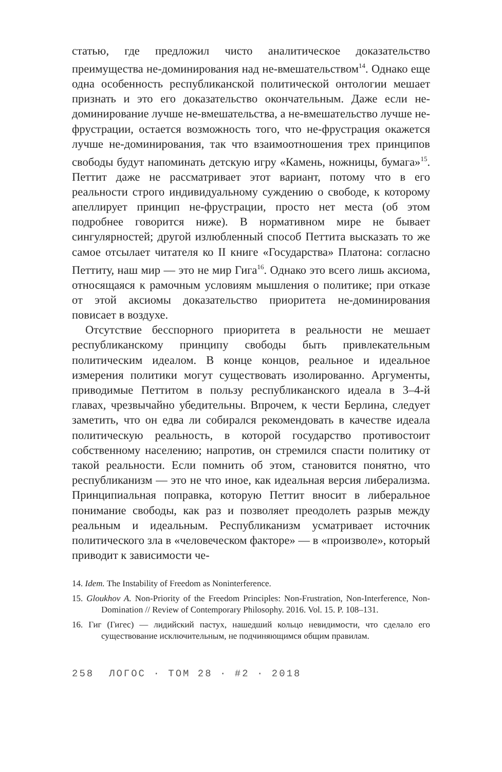статью, где предложил чисто аналитическое доказательство преимущества не-доминирования над не-вмешательством<sup>14</sup>. Однако еще одна особенность республиканской политической онтологии мешает признать и это его доказательство окончательным. Даже если не-доминирование лучше не-вмешательства, а не-вмешательство лучше не-фрустрации, остается возможность того, что не-фрустрация окажется лучше не-доминирования, так что взаимоотношения трех принципов свободы будут напоминать детскую игру «Камень, ножницы, бумага»<sup>15</sup>. Петтит даже не рассматривает этот вариант, потому что в его реальности строго индивидуальному суждению о свободе, к которому апеллирует принцип не-фрустрации, просто нет места (об этом подробнее говорится ниже). В нормативном мире не бывает сингулярностей; другой излюбленный способ Петтита высказать то же самое отсылает читателя ко II книге «Государства» Платона: согласно Петтиту, наш мир — это не мир Гига<sup>16</sup>. Однако это всего лишь аксиома, относящаяся к рамочным условиям мышления о политике; при отказе от этой аксиомы доказательство приоритета не-доминирования повисает в воздухе.
Отсутствие бесспорного приоритета в реальности не мешает республиканскому принципу свободы быть привлекательным политическим идеалом. В конце концов, реальное и идеальное измерения политики могут существовать изолированно. Аргументы, приводимые Петтитом в пользу республиканского идеала в 3–4-й главах, чрезвычайно убедительны. Впрочем, к чести Берлина, следует заметить, что он едва ли собирался рекомендовать в качестве идеала политическую реальность, в которой государство противостоит собственному населению; напротив, он стремился спасти политику от такой реальности. Если помнить об этом, становится понятно, что республиканизм — это не что иное, как идеальная версия либерализма. Принципиальная поправка, которую Петтит вносит в либеральное понимание свободы, как раз и позволяет преодолеть разрыв между реальным и идеальным. Республиканизм усматривает источник политического зла в «человеческом факторе» — в «произволе», который приводит к зависимости че-
14. Idem. The Instability of Freedom as Noninterference.
15. Gloukhov A. Non-Priority of the Freedom Principles: Non-Frustration, Non-Interference, Non-Domination // Review of Contemporary Philosophy. 2016. Vol. 15. P. 108–131.
16. Гиг (Гигес) — лидийский пастух, нашедший кольцо невидимости, что сделало его существование исключительным, не подчиняющимся общим правилам.
258 ЛОГОС · ТОМ 28 · #2 · 2018